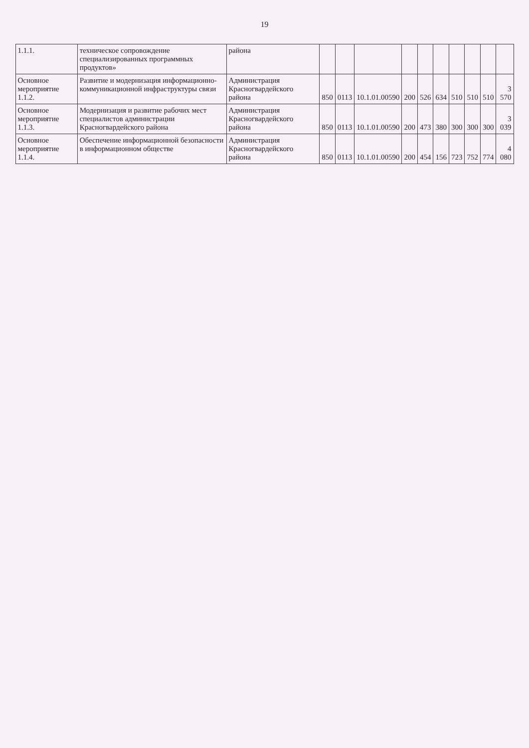19
| 1.1.1. | техническое сопровождение специализированных программных продуктов» | района | | | | | | | | | | |
| Основное мероприятие 1.1.2. | Развитие и модернизация информационно-коммуникационной инфраструктуры связи | Администрация Красногвардейского района | 850 | 0113 | 10.1.01.00590 | 200 | 526 | 634 | 510 | 510 | 510 | 3 570 |
| Основное мероприятие 1.1.3. | Модернизация и развитие рабочих мест специалистов администрации Красногвардейского района | Администрация Красногвардейского района | 850 | 0113 | 10.1.01.00590 | 200 | 473 | 380 | 300 | 300 | 300 | 3 039 |
| Основное мероприятие 1.1.4. | Обеспечение информационной безопасности в информационном обществе | Администрация Красногвардейского района | 850 | 0113 | 10.1.01.00590 | 200 | 454 | 156 | 723 | 752 | 774 | 4 080 |